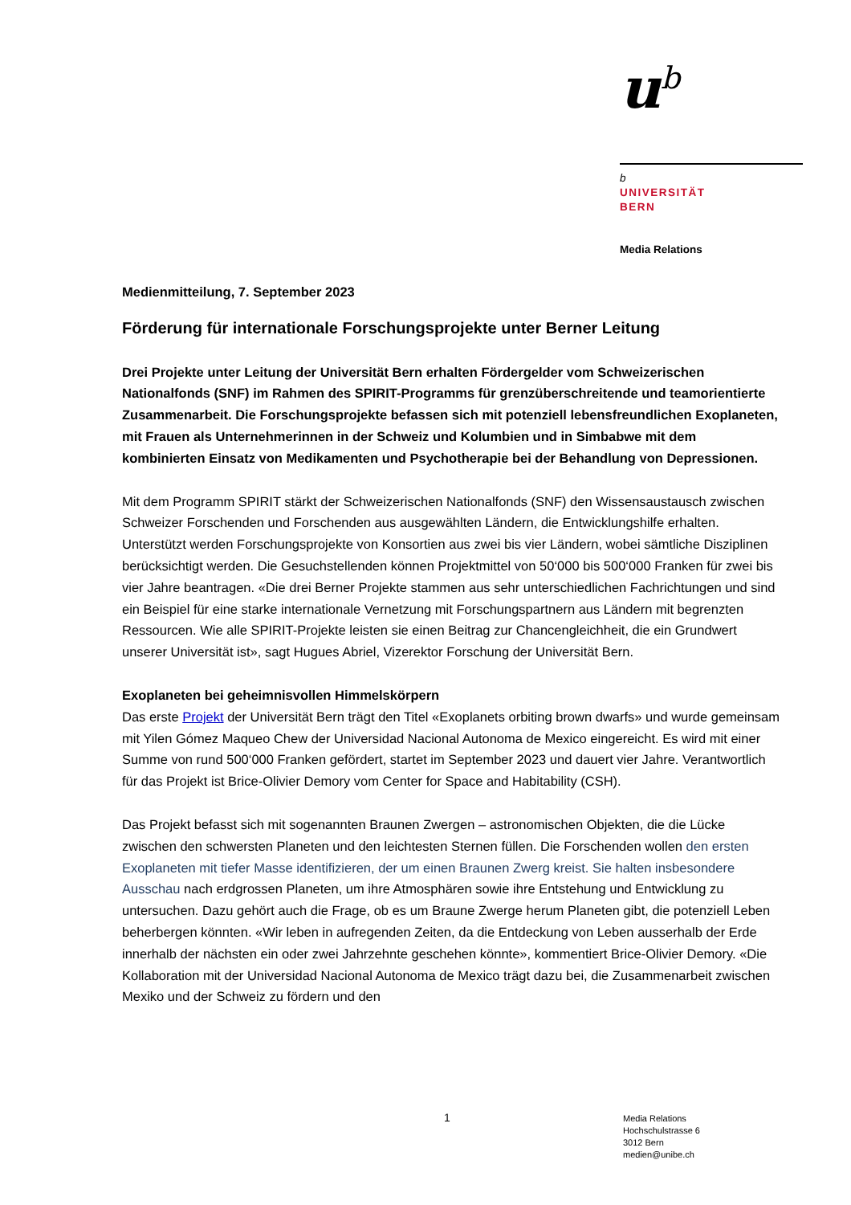u<sup>b</sup>
b
UNIVERSITÄT
BERN
Media Relations
Medienmitteilung, 7. September 2023
Förderung für internationale Forschungsprojekte unter Berner Leitung
Drei Projekte unter Leitung der Universität Bern erhalten Fördergelder vom Schweizerischen Nationalfonds (SNF) im Rahmen des SPIRIT-Programms für grenzüberschreitende und teamorientierte Zusammenarbeit. Die Forschungsprojekte befassen sich mit potenziell lebensfreundlichen Exoplaneten, mit Frauen als Unternehmerinnen in der Schweiz und Kolumbien und in Simbabwe mit dem kombinierten Einsatz von Medikamenten und Psychotherapie bei der Behandlung von Depressionen.
Mit dem Programm SPIRIT stärkt der Schweizerischen Nationalfonds (SNF) den Wissensaustausch zwischen Schweizer Forschenden und Forschenden aus ausgewählten Ländern, die Entwicklungshilfe erhalten. Unterstützt werden Forschungsprojekte von Konsortien aus zwei bis vier Ländern, wobei sämtliche Disziplinen berücksichtigt werden. Die Gesuchstellenden können Projektmittel von 50‘000 bis 500‘000 Franken für zwei bis vier Jahre beantragen. «Die drei Berner Projekte stammen aus sehr unterschiedlichen Fachrichtungen und sind ein Beispiel für eine starke internationale Vernetzung mit Forschungspartnern aus Ländern mit begrenzten Ressourcen. Wie alle SPIRIT-Projekte leisten sie einen Beitrag zur Chancengleichheit, die ein Grundwert unserer Universität ist», sagt Hugues Abriel, Vizerektor Forschung der Universität Bern.
Exoplaneten bei geheimnisvollen Himmelskörpern
Das erste Projekt der Universität Bern trägt den Titel «Exoplanets orbiting brown dwarfs» und wurde gemeinsam mit Yilen Gómez Maqueo Chew der Universidad Nacional Autonoma de Mexico eingereicht. Es wird mit einer Summe von rund 500‘000 Franken gefördert, startet im September 2023 und dauert vier Jahre. Verantwortlich für das Projekt ist Brice-Olivier Demory vom Center for Space and Habitability (CSH).
Das Projekt befasst sich mit sogenannten Braunen Zwergen – astronomischen Objekten, die die Lücke zwischen den schwersten Planeten und den leichtesten Sternen füllen. Die Forschenden wollen den ersten Exoplaneten mit tiefer Masse identifizieren, der um einen Braunen Zwerg kreist. Sie halten insbesondere Ausschau nach erdgrossen Planeten, um ihre Atmosphären sowie ihre Entstehung und Entwicklung zu untersuchen. Dazu gehört auch die Frage, ob es um Braune Zwerge herum Planeten gibt, die potenziell Leben beherbergen könnten. «Wir leben in aufregenden Zeiten, da die Entdeckung von Leben ausserhalb der Erde innerhalb der nächsten ein oder zwei Jahrzehnte geschehen könnte», kommentiert Brice-Olivier Demory. «Die Kollaboration mit der Universidad Nacional Autonoma de Mexico trägt dazu bei, die Zusammenarbeit zwischen Mexiko und der Schweiz zu fördern und den
1
Media Relations
Hochschulstrasse 6
3012 Bern
medien@unibe.ch